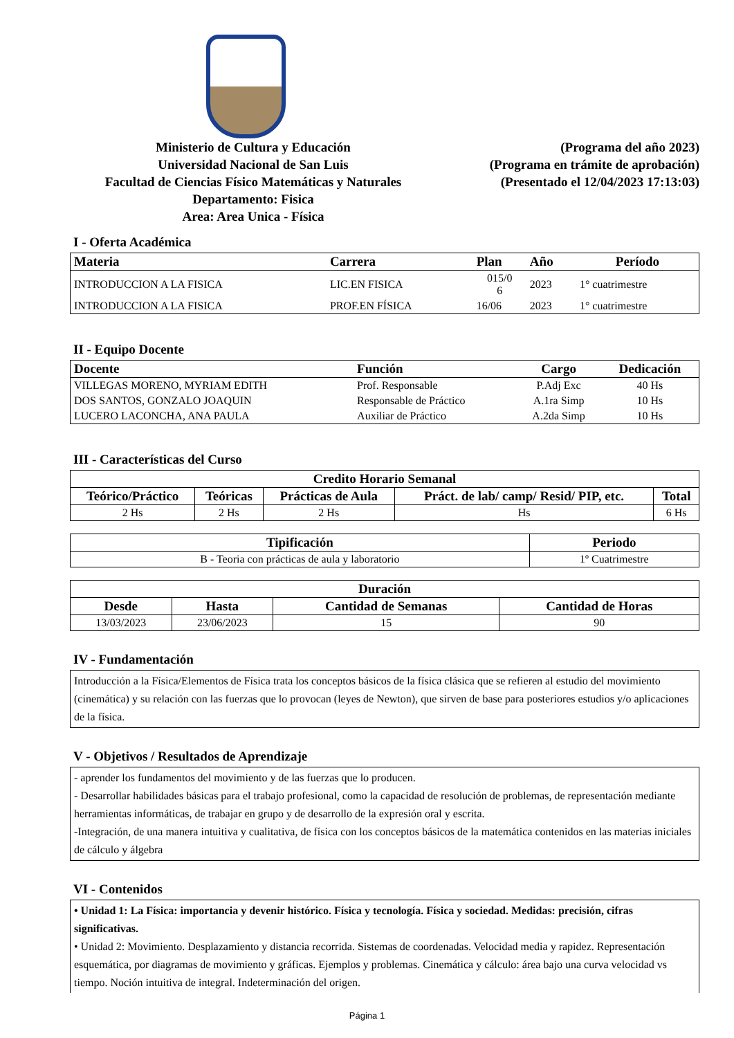Ministerio de Cultura y Educación
Universidad Nacional de San Luis
Facultad de Ciencias Físico Matemáticas y Naturales
Departamento: Fisica
Area: Area Unica - Física
(Programa del año 2023)
(Programa en trámite de aprobación)
(Presentado el 12/04/2023 17:13:03)
I - Oferta Académica
| Materia | Carrera | Plan | Año | Período |
| --- | --- | --- | --- | --- |
| INTRODUCCION A LA FISICA | LIC.EN FISICA | 015/0 6 | 2023 | 1° cuatrimestre |
| INTRODUCCION A LA FISICA | PROF.EN FÍSICA | 16/06 | 2023 | 1° cuatrimestre |
II - Equipo Docente
| Docente | Función | Cargo | Dedicación |
| --- | --- | --- | --- |
| VILLEGAS MORENO, MYRIAM EDITH | Prof. Responsable | P.Adj Exc | 40 Hs |
| DOS SANTOS, GONZALO JOAQUIN | Responsable de Práctico | A.1ra Simp | 10 Hs |
| LUCERO LACONCHA, ANA PAULA | Auxiliar de Práctico | A.2da Simp | 10 Hs |
III - Características del Curso
| Credito Horario Semanal | | | | |
| --- | --- | --- | --- | --- |
| Teórico/Práctico | Teóricas | Prácticas de Aula | Práct. de lab/ camp/ Resid/ PIP, etc. | Total |
| 2 Hs | 2 Hs | 2 Hs | Hs | 6 Hs |
| Tipificación | Periodo |
| --- | --- |
| B - Teoria con prácticas de aula y laboratorio | 1º Cuatrimestre |
| Duración | | | |
| --- | --- | --- | --- |
| Desde | Hasta | Cantidad de Semanas | Cantidad de Horas |
| 13/03/2023 | 23/06/2023 | 15 | 90 |
IV - Fundamentación
Introducción a la Física/Elementos de Física trata los conceptos básicos de la física clásica que se refieren al estudio del movimiento (cinemática) y su relación con las fuerzas que lo provocan (leyes de Newton), que sirven de base para posteriores estudios y/o aplicaciones de la física.
V - Objetivos / Resultados de Aprendizaje
- aprender los fundamentos del movimiento y de las fuerzas que lo producen.
- Desarrollar habilidades básicas para el trabajo profesional, como la capacidad de resolución de problemas, de representación mediante herramientas informáticas, de trabajar en grupo y de desarrollo de la expresión oral y escrita.
-Integración, de una manera intuitiva y cualitativa, de física con los conceptos básicos de la matemática contenidos en las materias iniciales de cálculo y álgebra
VI - Contenidos
• Unidad 1: La Física: importancia y devenir histórico. Física y tecnología. Física y sociedad. Medidas: precisión, cifras significativas.
• Unidad 2: Movimiento. Desplazamiento y distancia recorrida. Sistemas de coordenadas. Velocidad media y rapidez. Representación esquemática, por diagramas de movimiento y gráficas. Ejemplos y problemas. Cinemática y cálculo: área bajo una curva velocidad vs tiempo. Noción intuitiva de integral. Indeterminación del origen.
Página 1